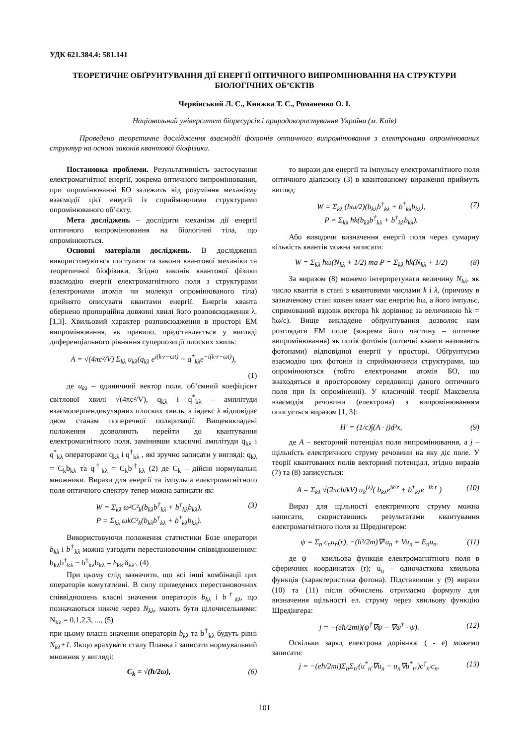УДК 621.384.4: 581.141
ТЕОРЕТИЧНЕ ОБҐРУНТУВАННЯ ДІЇ ЕНЕРГІЇ ОПТИЧНОГО ВИПРОМІНЮВАННЯ НА СТРУКТУРИ БІОЛОГІЧНИХ ОБ’ЄКТІВ
Червінський Л. С., Книжка Т. С., Романенко О. І.
Національний університет біоресурсів і природокористування України (м. Київ)
Проведено теоретичне дослідження взаємодії фотонів оптичного випромінювання з електронами опромінюваних структур на основі законів квантової біофізики.
Постановка проблеми. Результативність застосування електромагнітної енергії, зокрема оптичного випромінювання, при опромінюванні БО залежить від розуміння механізму взаємодії цієї енергії із сприймаючими структурами опромінюваного об’єкту.
Мета досліджень – дослідити механізм дії енергії оптичного випромінювання на біологічні тіла, що опромінюються.
Основні матеріали досліджень. В дослідженні використовуються постулати та закони квантової механіки та теоретичної біофізики. Згідно законів квантової фізики взаємодію енергії електромагнітного поля з структурами (електронами атомів чи молекул опромінюваного тіла) прийнято описувати квантами енергії. Енергія кванта обернено пропорційна довжині хвилі його розповсюдження λ. [1,3]. Хвильовий характер розповсюдження в просторі ЕМ випромінювання, як правило, представляється у вигляді диференціального рівняння суперпозиції плоских хвиль:
A = √(4πc²/V) Σ<sub>kλ</sub> u<sub>kλ</sub>(q<sub>kλ</sub> e<sup>i(k·r−ωt)</sup> + q<sup>*</sup><sub>kλ</sub>e<sup>−i(k·r−ωt)</sup>),
(1)
де u<sub>kλ</sub> – одиничний вектор поля, об’ємний коефіцієнт світлової хвилі √(4πc²/V), q<sub>kλ</sub> і q<sup>*</sup><sub>kλ</sub> – амплітуди взаємоперпендикулярних плоских хвиль, а індекс λ відповідає двом станам поперечної поляризації. Вищевикладені положення дозволяють перейти до квантування електромагнітного поля, замінивши класичні амплітуди q<sub>kλ</sub> і q<sup>*</sup><sub>kλ</sub> операторами q<sub>kλ</sub> і q<sup>†</sup><sub>kλ</sub> , які зручно записати у вигляді: q<sub>kλ</sub> = C<sub>k</sub>b<sub>kλ</sub> та q<sup>†</sup><sub>kλ</sub> = C<sub>k</sub>b<sup>†</sup><sub>kλ</sub> (2) де C<sub>k</sub> – дійсні нормувальні множники. Вирази для енергії та імпульса електромагнітного поля оптичного спектру тепер можна записати як:
W = Σ<sub>kλ</sub> ω²C²<sub>k</sub>(b<sub>kλ</sub>b<sup>†</sup><sub>kλ</sub> + b<sup>†</sup><sub>kλ</sub>b<sub>kλ</sub>),
P = Σ<sub>kλ</sub> ωkC²<sub>k</sub>(b<sub>kλ</sub>b<sup>†</sup><sub>kλ</sub> + b<sup>†</sup><sub>kλ</sub>b<sub>kλ</sub>). (3)
Використовуючи положення статистики Бозе оператори b<sub>kλ</sub> і b<sup>†</sup><sub>kλ</sub> можна узгодити перестановочним співвідношенням: b<sub>kλ</sub>b<sup>†</sup><sub>kλ</sub> − b<sup>†</sup><sub>kλ</sub>b<sub>kλ</sub> = δ<sub>kk′</sub>δ<sub>λλ′</sub>, (4)
При цьому слід зазначити, що всі інші комбінації цих операторів комутативні. В силу приведених перестановочних співвідношень власні значення операторів b<sub>kλ</sub> і b<sup>†</sup><sub>kλ</sub>, що позначаються нижче через N<sub>kλ</sub>, мають бути цілочисельними: N<sub>kλ</sub> = 0,1,2,3, ..., (5)
при цьому власні значення операторів b<sub>kλ</sub> та b<sup>†</sup><sub>kλ</sub> будуть рівні N<sub>kλ</sub>+1. Якщо врахувати сталу Планка і записати нормувальний множник у вигляді:
C<sub>k</sub> = √(ħ/2ω), (6)
то вирази для енергії та імпульсу електромагнітного поля оптичного діапазону (3) в квантованому вираженні приймуть вигляд:
W = Σ<sub>kλ</sub> (ħω/2)(b<sub>kλ</sub>b<sup>†</sup><sub>kλ</sub> + b<sup>†</sup><sub>kλ</sub>b<sub>kλ</sub>),
P = Σ<sub>kλ</sub> ħk(b<sub>kλ</sub>b<sup>†</sup><sub>kλ</sub> + b<sup>†</sup><sub>kλ</sub>b<sub>kλ</sub>). (7)
Або виводячи визначення енергії поля через сумарну кількість квантів можна записати:
W = Σ<sub>kλ</sub> ħω(N<sub>kλ</sub> + 1/2) та P = Σ<sub>kλ</sub> ħk(N<sub>kλ</sub> + 1/2) (8)
За виразом (8) можемо інтерпретувати величину N<sub>kλ</sub>, як число квантів в стані з квантовими числами k і λ, (причому в зазначеному стані кожен квант має енергію ħω, а його імпульс, спрямований вздовж вектора ħk дорівнює за величиною ħk = ħω/c). Вище викладене обґрунтування дозволяє нам розглядати ЕМ поле (зокрема його частину – оптичне випромінювання) як потік фотонів (оптичні кванти називають фотонами) відповідної енергії у просторі. Обґрунтуємо взаємодію цих фотонів із сприймаючими структурами, що опромінюються (тобто електронами атомів БО, що знаходяться в просторовому середовищі даного оптичного поля при їх опроміненні). У класичній теорії Максвелла взаємодія речовини (електрона) з випромінюванням описується виразом [1, 3]:
H′ = (1/c)∫(A · j)d³x, (9)
де A – векторний потенціал поля випромінювання, а j – щільність електричного струму речовини на яку діє поле. У теорії квантованих полів векторний потенціал, згідно виразів (7) та (8) записується:
A = Σ<sub>kλ</sub> √(2πcħ/kV) u<sub>k</sub><sup>(λ)</sup>( b<sub>kλ</sub>e<sup>ik·r</sup> + b<sup>†</sup><sub>kλ</sub>e<sup>−ik·r</sup> ) (10)
Вираз для щільності електричного струму можна написати, скориставшись результатами квантування електромагнітного поля за Шредінгером:
ψ = Σ<sub>n</sub> c<sub>n</sub>u<sub>n</sub>(r), −(ħ²/2m)∇²u<sub>n</sub> + Vu<sub>n</sub> = E<sub>n</sub>u<sub>n</sub>. (11)
де ψ – хвильова функція електромагнітного поля в сферичних координатах (r); u<sub>n</sub> – одночасткова хвильова функція (характеристика фотона). Підставивши у (9) вирази (10) та (11) після обчислень отримаємо формулу для визначення щільності ел. струму через хвильову функцію Шредінгера:
j = −(eħ/2mi)(ψ<sup>†</sup>∇ψ − ∇ψ<sup>†</sup> · ψ). (12)
Оскільки заряд електрона дорівнює ( - e) можемо записати:
j = −(eħ/2mi)Σ<sub>n</sub>Σ<sub>n′</sub>(u<sup>*</sup><sub>n′</sub>∇u<sub>n</sub> − u<sub>n</sub>∇u<sup>*</sup><sub>n′</sub>)c<sup>†</sup><sub>n′</sub>c<sub>n</sub>. (13)
101